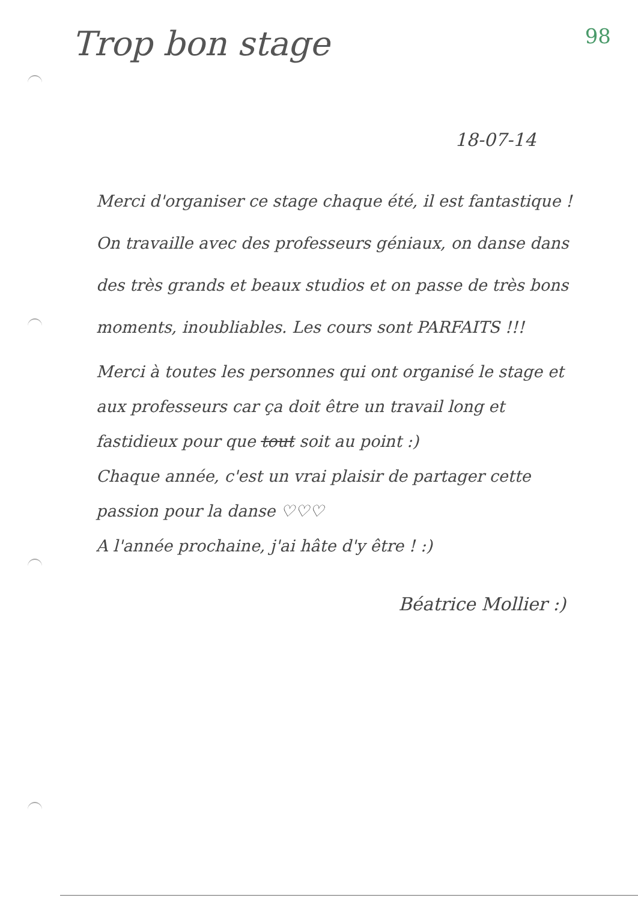Trop bon stage
98
18-07-14
Merci d'organiser ce stage chaque été, il est fantastique ! On travaille avec des professeurs géniaux, on danse dans des très grands et beaux studios et on passe de très bons moments, inoubliables. Les cours sont PARFAITS !!!
Merci à toutes les personnes qui ont organisé le stage et aux professeurs car ça doit être un travail long et fastidieux pour que tout soit au point :)
Chaque année, c'est un vrai plaisir de partager cette passion pour la danse ♡♡♡
A l'année prochaine, j'ai hâte d'y être ! :)
Béatrice Mollier :)